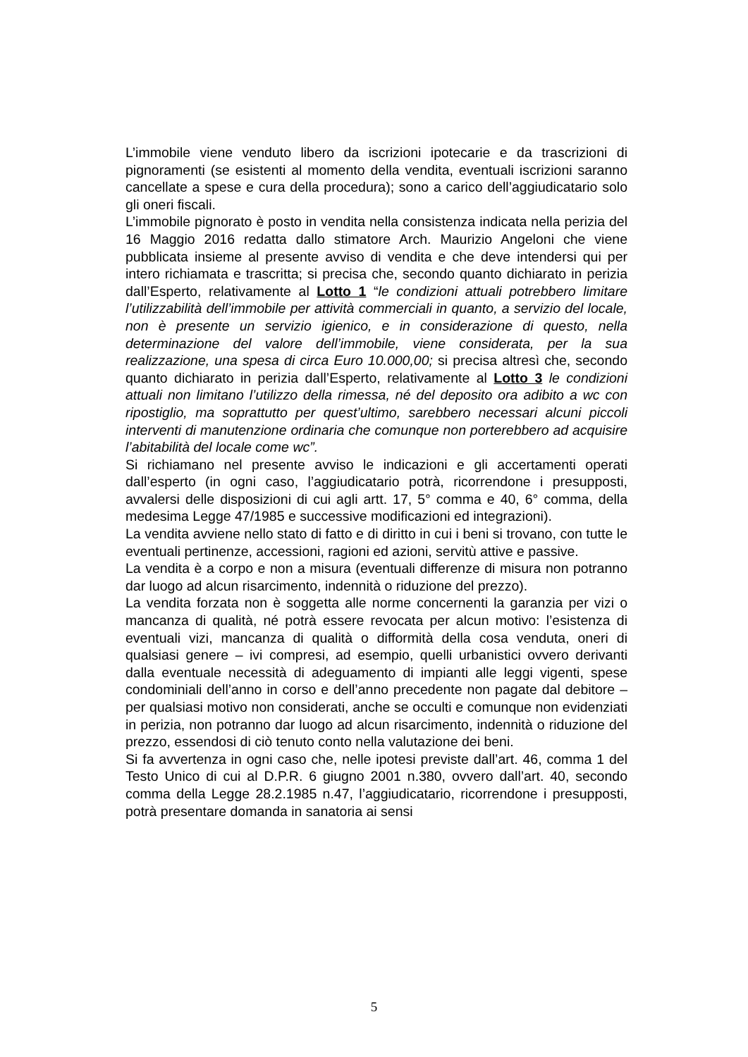L’immobile viene venduto libero da iscrizioni ipotecarie e da trascrizioni di pignoramenti (se esistenti al momento della vendita, eventuali iscrizioni saranno cancellate a spese e cura della procedura); sono a carico dell’aggiudicatario solo gli oneri fiscali.
L’immobile pignorato è posto in vendita nella consistenza indicata nella perizia del 16 Maggio 2016 redatta dallo stimatore Arch. Maurizio Angeloni che viene pubblicata insieme al presente avviso di vendita e che deve intendersi qui per intero richiamata e trascritta; si precisa che, secondo quanto dichiarato in perizia dall’Esperto, relativamente al Lotto 1 “le condizioni attuali potrebbero limitare l’utilizzabilità dell’immobile per attività commerciali in quanto, a servizio del locale, non è presente un servizio igienico, e in considerazione di questo, nella determinazione del valore dell’immobile, viene considerata, per la sua realizzazione, una spesa di circa Euro 10.000,00; si precisa altresì che, secondo quanto dichiarato in perizia dall’Esperto, relativamente al Lotto 3 le condizioni attuali non limitano l’utilizzo della rimessa, né del deposito ora adibito a wc con ripostiglio, ma soprattutto per quest’ultimo, sarebbero necessari alcuni piccoli interventi di manutenzione ordinaria che comunque non porterebbero ad acquisire l’abitabilità del locale come wc”.
Si richiamano nel presente avviso le indicazioni e gli accertamenti operati dall’esperto (in ogni caso, l’aggiudicatario potrà, ricorrendone i presupposti, avvalersi delle disposizioni di cui agli artt. 17, 5° comma e 40, 6° comma, della medesima Legge 47/1985 e successive modificazioni ed integrazioni).
La vendita avviene nello stato di fatto e di diritto in cui i beni si trovano, con tutte le eventuali pertinenze, accessioni, ragioni ed azioni, servitù attive e passive.
La vendita è a corpo e non a misura (eventuali differenze di misura non potranno dar luogo ad alcun risarcimento, indennità o riduzione del prezzo).
La vendita forzata non è soggetta alle norme concernenti la garanzia per vizi o mancanza di qualità, né potrà essere revocata per alcun motivo: l’esistenza di eventuali vizi, mancanza di qualità o difformità della cosa venduta, oneri di qualsiasi genere – ivi compresi, ad esempio, quelli urbanistici ovvero derivanti dalla eventuale necessità di adeguamento di impianti alle leggi vigenti, spese condominiali dell’anno in corso e dell’anno precedente non pagate dal debitore – per qualsiasi motivo non considerati, anche se occulti e comunque non evidenziati in perizia, non potranno dar luogo ad alcun risarcimento, indennità o riduzione del prezzo, essendosi di ciò tenuto conto nella valutazione dei beni.
Si fa avvertenza in ogni caso che, nelle ipotesi previste dall’art. 46, comma 1 del Testo Unico di cui al D.P.R. 6 giugno 2001 n.380, ovvero dall’art. 40, secondo comma della Legge 28.2.1985 n.47, l’aggiudicatario, ricorrendone i presupposti, potrà presentare domanda in sanatoria ai sensi
5